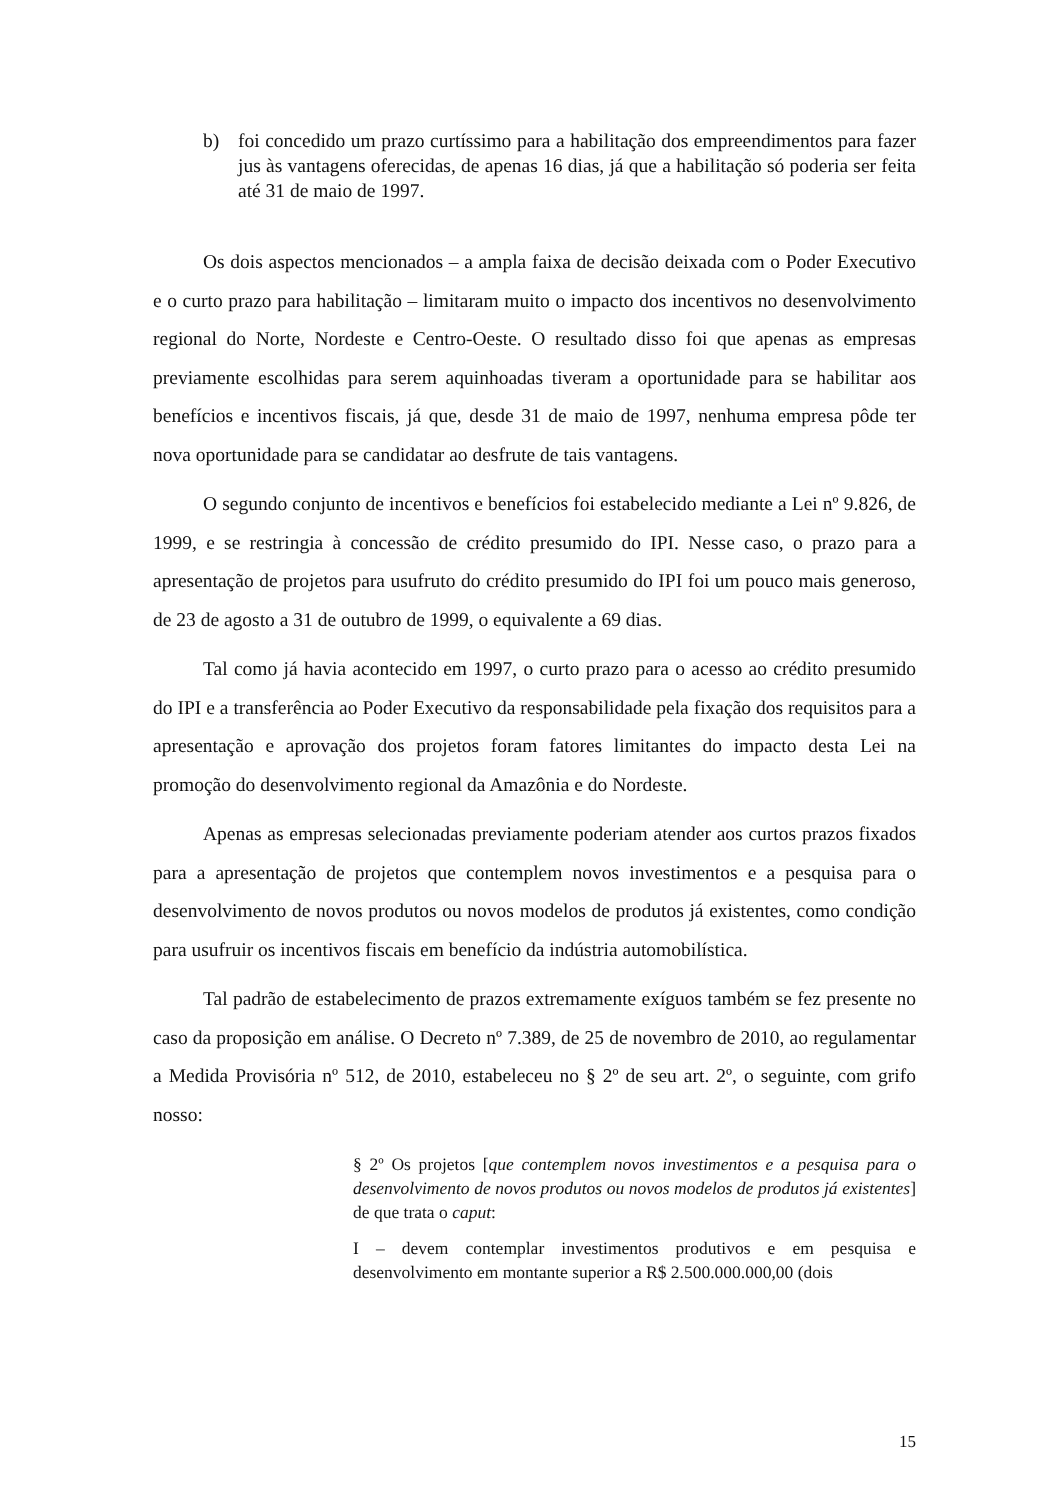b) foi concedido um prazo curtíssimo para a habilitação dos empreendimentos para fazer jus às vantagens oferecidas, de apenas 16 dias, já que a habilitação só poderia ser feita até 31 de maio de 1997.
Os dois aspectos mencionados – a ampla faixa de decisão deixada com o Poder Executivo e o curto prazo para habilitação – limitaram muito o impacto dos incentivos no desenvolvimento regional do Norte, Nordeste e Centro-Oeste. O resultado disso foi que apenas as empresas previamente escolhidas para serem aquinhoadas tiveram a oportunidade para se habilitar aos benefícios e incentivos fiscais, já que, desde 31 de maio de 1997, nenhuma empresa pôde ter nova oportunidade para se candidatar ao desfrute de tais vantagens.
O segundo conjunto de incentivos e benefícios foi estabelecido mediante a Lei nº 9.826, de 1999, e se restringia à concessão de crédito presumido do IPI. Nesse caso, o prazo para a apresentação de projetos para usufruto do crédito presumido do IPI foi um pouco mais generoso, de 23 de agosto a 31 de outubro de 1999, o equivalente a 69 dias.
Tal como já havia acontecido em 1997, o curto prazo para o acesso ao crédito presumido do IPI e a transferência ao Poder Executivo da responsabilidade pela fixação dos requisitos para a apresentação e aprovação dos projetos foram fatores limitantes do impacto desta Lei na promoção do desenvolvimento regional da Amazônia e do Nordeste.
Apenas as empresas selecionadas previamente poderiam atender aos curtos prazos fixados para a apresentação de projetos que contemplem novos investimentos e a pesquisa para o desenvolvimento de novos produtos ou novos modelos de produtos já existentes, como condição para usufruir os incentivos fiscais em benefício da indústria automobilística.
Tal padrão de estabelecimento de prazos extremamente exíguos também se fez presente no caso da proposição em análise. O Decreto nº 7.389, de 25 de novembro de 2010, ao regulamentar a Medida Provisória nº 512, de 2010, estabeleceu no § 2º de seu art. 2º, o seguinte, com grifo nosso:
§ 2º Os projetos [que contemplem novos investimentos e a pesquisa para o desenvolvimento de novos produtos ou novos modelos de produtos já existentes] de que trata o caput:
I – devem contemplar investimentos produtivos e em pesquisa e desenvolvimento em montante superior a R$ 2.500.000.000,00 (dois
15